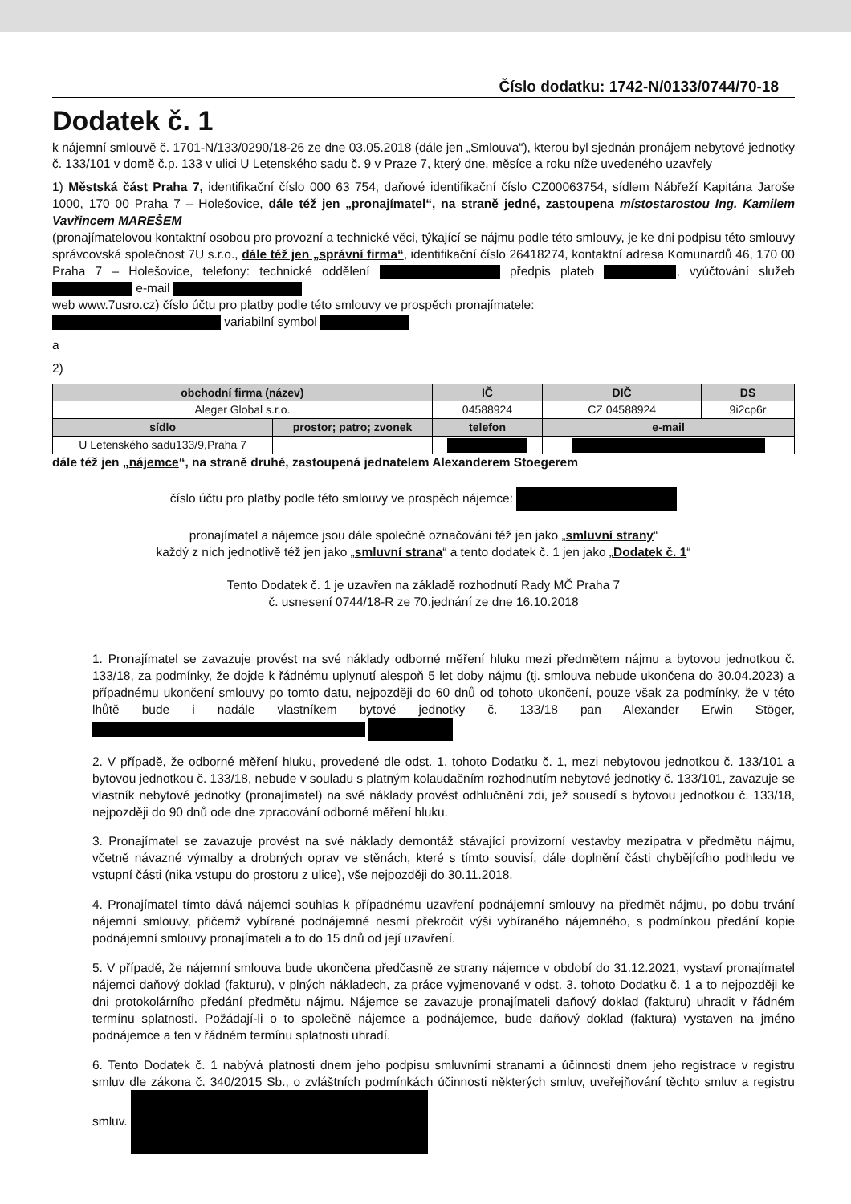Číslo dodatku: 1742-N/0133/0744/70-18
Dodatek č. 1
k nájemní smlouvě č. 1701-N/133/0290/18-26 ze dne 03.05.2018 (dále jen „Smlouva“), kterou byl sjednán pronájem nebytové jednotky č. 133/101 v domě č.p. 133 v ulici U Letenského sadu č. 9 v Praze 7, který dne, měsíce a roku níže uvedeného uzavřely
1) Městská část Praha 7, identifikační číslo 000 63 754, daňové identifikační číslo CZ00063754, sídlem Nábřeží Kapitána Jaroše 1000, 170 00 Praha 7 – Holešovice, dále též jen „pronajímatel“, na straně jedné, zastoupena místostarostou Ing. Kamilem Vavřincem MAREŠEM
(pronajímatelovou kontaktní osobou pro provozní a technické věci, týkající se nájmu podle této smlouvy, je ke dni podpisu této smlouvy správcovská společnost 7U s.r.o., dále též jen „správní firma“, identifikační číslo 26418274, kontaktní adresa Komunardů 46, 170 00 Praha 7 – Holešovice, telefony: technické oddělení předpis plateb , vyúčtování služeb e-mail
web www.7usro.cz) číslo účtu pro platby podle této smlouvy ve prospěch pronajímatele:
variabilní symbol
a
2)
| obchodní firma (název) | | IČ | DIČ | DS |
| --- | --- | --- | --- | --- |
| Aleger Global s.r.o. | | 04588924 | CZ 04588924 | 9i2cp6r |
| sídlo | prostor; patro; zvonek | telefon | e-mail | |
| U Letenského sadu133/9,Praha 7 | | | | |
dále též jen „nájemce“, na straně druhé, zastoupená jednatelem Alexanderem Stoegerem
číslo účtu pro platby podle této smlouvy ve prospěch nájemce:
pronajímatel a nájemce jsou dále společně označováni též jen jako „smluvní strany“
každý z nich jednotlivě též jen jako „smluvní strana“ a tento dodatek č. 1 jen jako „Dodatek č. 1“
Tento Dodatek č. 1 je uzavřen na základě rozhodnutí Rady MČ Praha 7
č. usnesení 0744/18-R ze 70.jednání ze dne 16.10.2018
1. Pronajímatel se zavazuje provést na své náklady odborné měření hluku mezi předmětem nájmu a bytovou jednotkou č. 133/18, za podmínky, že dojde k řádnému uplynutí alespoň 5 let doby nájmu (tj. smlouva nebude ukončena do 30.04.2023) a případnému ukončení smlouvy po tomto datu, nejpozději do 60 dnů od tohoto ukončení, pouze však za podmínky, že v této lhůtě bude i nadále vlastníkem bytové jednotky č. 133/18 pan Alexander Erwin Stöger,
2. V případě, že odborné měření hluku, provedené dle odst. 1. tohoto Dodatku č. 1, mezi nebytovou jednotkou č. 133/101 a bytovou jednotkou č. 133/18, nebude v souladu s platným kolaudačním rozhodnutím nebytové jednotky č. 133/101, zavazuje se vlastník nebytové jednotky (pronajímatel) na své náklady provést odhlučnění zdi, jež sousedí s bytovou jednotkou č. 133/18, nejpozději do 90 dnů ode dne zpracování odborné měření hluku.
3. Pronajímatel se zavazuje provést na své náklady demontáž stávající provizorní vestavby mezipatra v předmětu nájmu, včetně návazné výmalby a drobných oprav ve stěnách, které s tímto souvisí, dále doplnění části chybějícího podhledu ve vstupní části (nika vstupu do prostoru z ulice), vše nejpozději do 30.11.2018.
4. Pronajímatel tímto dává nájemci souhlas k případnému uzavření podnájemní smlouvy na předmět nájmu, po dobu trvání nájemní smlouvy, přičemž vybírané podnájemné nesmí překročit výši vybíraného nájemného, s podmínkou předání kopie podnájemní smlouvy pronajímateli a to do 15 dnů od její uzavření.
5. V případě, že nájemní smlouva bude ukončena předčasně ze strany nájemce v období do 31.12.2021, vystaví pronajímatel nájemci daňový doklad (fakturu), v plných nákladech, za práce vyjmenované v odst. 3. tohoto Dodatku č. 1 a to nejpozději ke dni protokolárního předání předmětu nájmu. Nájemce se zavazuje pronajímateli daňový doklad (fakturu) uhradit v řádném termínu splatnosti. Požádají-li o to společně nájemce a podnájemce, bude daňový doklad (faktura) vystaven na jméno podnájemce a ten v řádném termínu splatnosti uhradí.
6. Tento Dodatek č. 1 nabývá platnosti dnem jeho podpisu smluvními stranami a účinnosti dnem jeho registrace v registru smluv dle zákona č. 340/2015 Sb., o zvláštních podmínkách účinnosti některých smluv, uveřejňování těchto smluv a registru smluv.